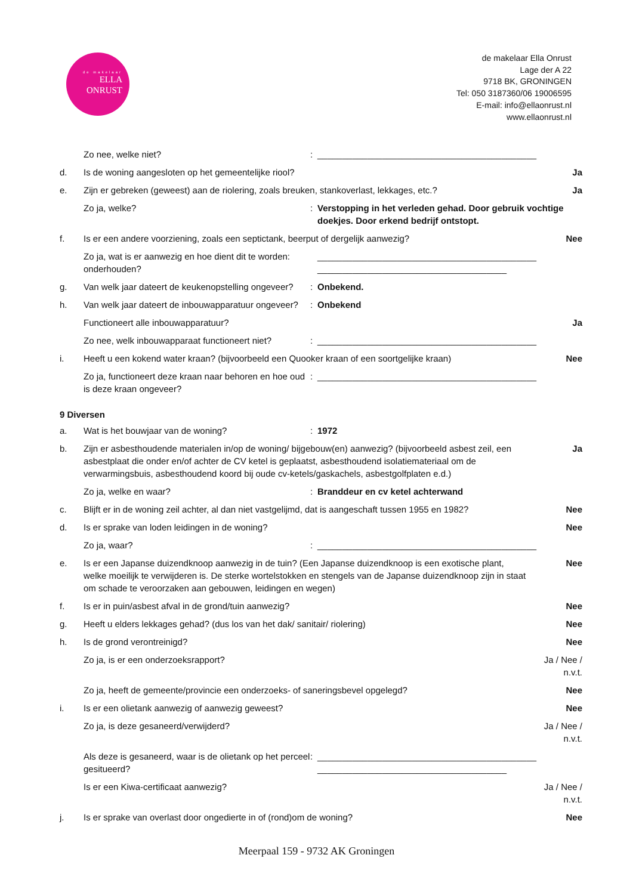de makelaar
ELLA
ONRUST
de makelaar Ella Onrust
Lage der A 22
9718 BK, GRONINGEN
Tel: 050 3187360/06 19006595
E-mail: info@ellaonrust.nl
www.ellaonrust.nl
Zo nee, welke niet?: ____________________________________________
d. Is de woning aangesloten op het gemeentelijke riool? Ja
e. Zijn er gebreken (geweest) aan de riolering, zoals breuken, stankoverlast, lekkages, etc.? Ja
Zo ja, welke?: Verstopping in het verleden gehad. Door gebruik vochtige doekjes. Door erkend bedrijf ontstopt.
f. Is er een andere voorziening, zoals een septictank, beerput of dergelijk aanwezig? Nee
Zo ja, wat is er aanwezig en hoe dient dit te worden: onderhouden? ____________________________________________
______________________________________
g. Van welk jaar dateert de keukenopstelling ongeveer?: Onbekend.
h. Van welk jaar dateert de inbouwapparatuur ongeveer?: Onbekend
Functioneert alle inbouwapparatuur? Ja
Zo nee, welk inbouwapparaat functioneert niet?: ____________________________________________
i. Heeft u een kokend water kraan? (bijvoorbeeld een Quooker kraan of een soortgelijke kraan) Nee
Zo ja, functioneert deze kraan naar behoren en hoe oud is deze kraan ongeveer?: ____________________________________________
9 Diversen
a. Wat is het bouwjaar van de woning?: 1972
b. Zijn er asbesthoudende materialen in/op de woning/ bijgebouw(en) aanwezig? (bijvoorbeeld asbest zeil, een asbestplaat die onder en/of achter de CV ketel is geplaatst, asbesthoudend isolatiemateriaal om de verwarmingsbuis, asbesthoudend koord bij oude cv-ketels/gaskachels, asbestgolfplaten e.d.) Ja
Zo ja, welke en waar?: Branddeur en cv ketel achterwand
c. Blijft er in de woning zeil achter, al dan niet vastgelijmd, dat is aangeschaft tussen 1955 en 1982? Nee
d. Is er sprake van loden leidingen in de woning? Nee
Zo ja, waar?: ____________________________________________
e. Is er een Japanse duizendknoop aanwezig in de tuin? (Een Japanse duizendknoop is een exotische plant, welke moeilijk te verwijderen is. De sterke wortelstokken en stengels van de Japanse duizendknoop zijn in staat om schade te veroorzaken aan gebouwen, leidingen en wegen) Nee
f. Is er in puin/asbest afval in de grond/tuin aanwezig? Nee
g. Heeft u elders lekkages gehad? (dus los van het dak/ sanitair/ riolering) Nee
h. Is de grond verontreinigd? Nee
Zo ja, is er een onderzoeksrapport? Ja / Nee / n.v.t.
Zo ja, heeft de gemeente/provincie een onderzoeks- of saneringsbevel opgelegd? Nee
i. Is er een olietank aanwezig of aanwezig geweest? Nee
Zo ja, is deze gesaneerd/verwijderd? Ja / Nee / n.v.t.
Als deze is gesaneerd, waar is de olietank op het perceel gesitueerd?: ____________________________________________
______________________________________
Is er een Kiwa-certificaat aanwezig? Ja / Nee / n.v.t.
j. Is er sprake van overlast door ongedierte in of (rond)om de woning? Nee
Meerpaal 159 - 9732 AK Groningen